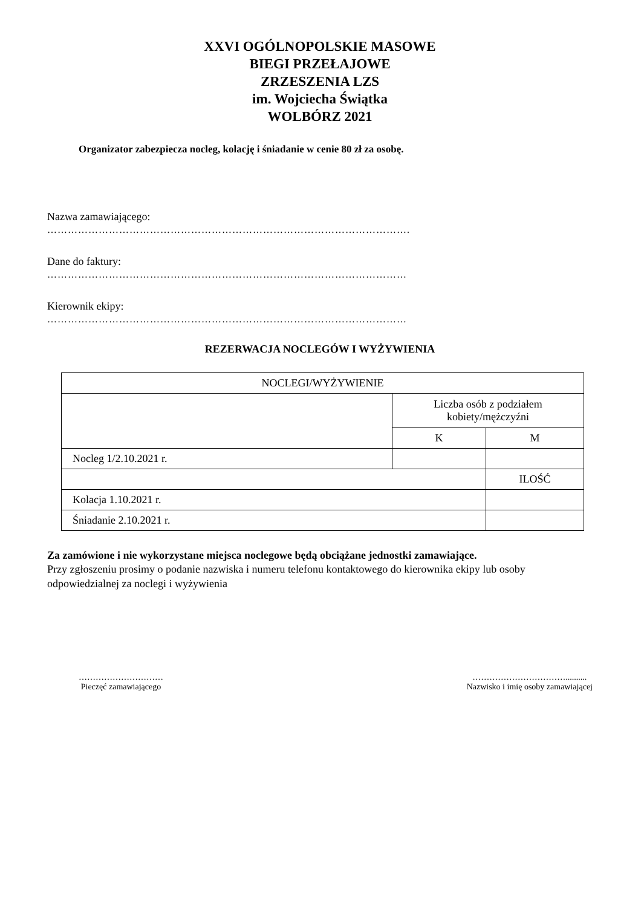XXVI OGÓLNOPOLSKIE MASOWE
BIEGI PRZEŁAJOWE
ZRZESZENIA LZS
im. Wojciecha Świątka
WOLBÓRZ 2021
Organizator zabezpiecza nocleg, kolację i śniadanie w cenie 80 zł za osobę.
Nazwa zamawiającego:
…………………………………………………………………………………………….
Dane do faktury:
……………………………………………………………………………………………
Kierownik ekipy:
……………………………………………………………………………………………
REZERWACJA NOCLEGÓW I WYŻYWIENIA
| NOCLEGI/WYŻYWIENIE | | |
| | Liczba osób z podziałem kobiety/mężczyźni | |
| | K | M |
| Nocleg 1/2.10.2021 r. | | |
| | | ILOŚĆ |
| Kolacja 1.10.2021 r. | | |
| Śniadanie 2.10.2021 r. | | |
Za zamówione i nie wykorzystane miejsca noclegowe będą obciążane jednostki zamawiające.
Przy zgłoszeniu prosimy o podanie nazwiska i numeru telefonu kontaktowego do kierownika ekipy lub osoby odpowiedzialnej za noclegi i wyżywienia
…………………………
Pieczęć zamawiającego
……………………………..........
Nazwisko i imię osoby zamawiającej